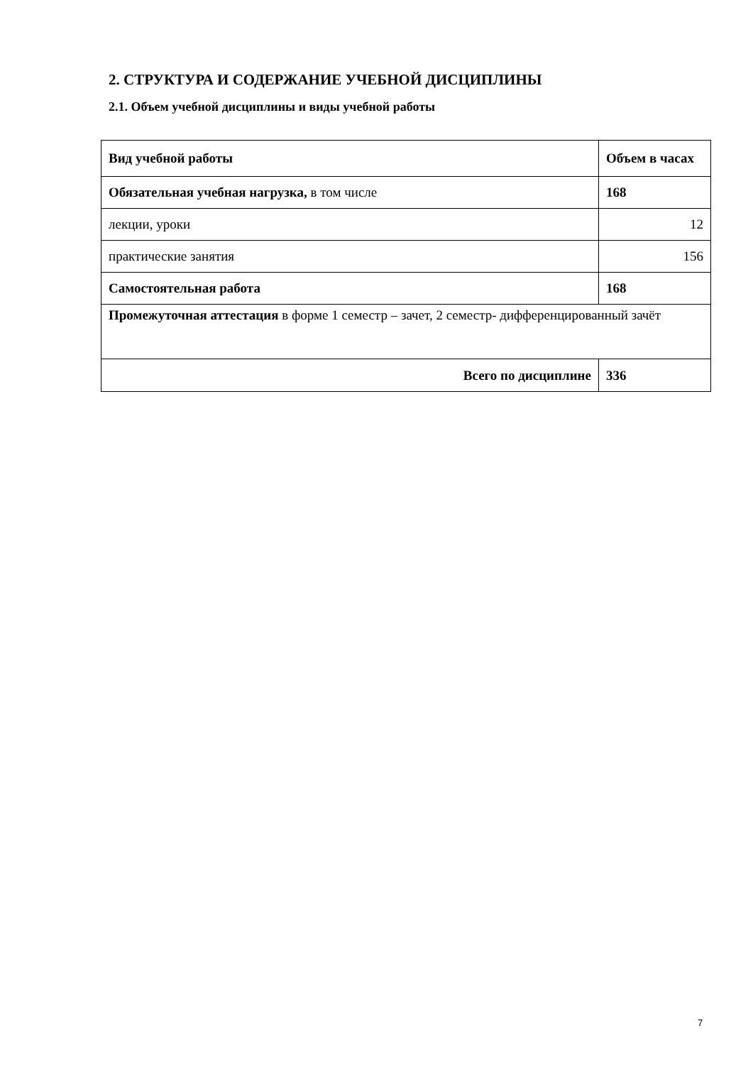2. СТРУКТУРА И СОДЕРЖАНИЕ УЧЕБНОЙ ДИСЦИПЛИНЫ
2.1. Объем учебной дисциплины и виды учебной работы
| Вид учебной работы | Объем в часах |
| --- | --- |
| Обязательная учебная нагрузка, в том числе | 168 |
| лекции, уроки | 12 |
| практические занятия | 156 |
| Самостоятельная работа | 168 |
| Промежуточная аттестация в форме 1 семестр – зачет, 2 семестр- дифференцированный зачёт | |
| Всего по дисциплине | 336 |
7